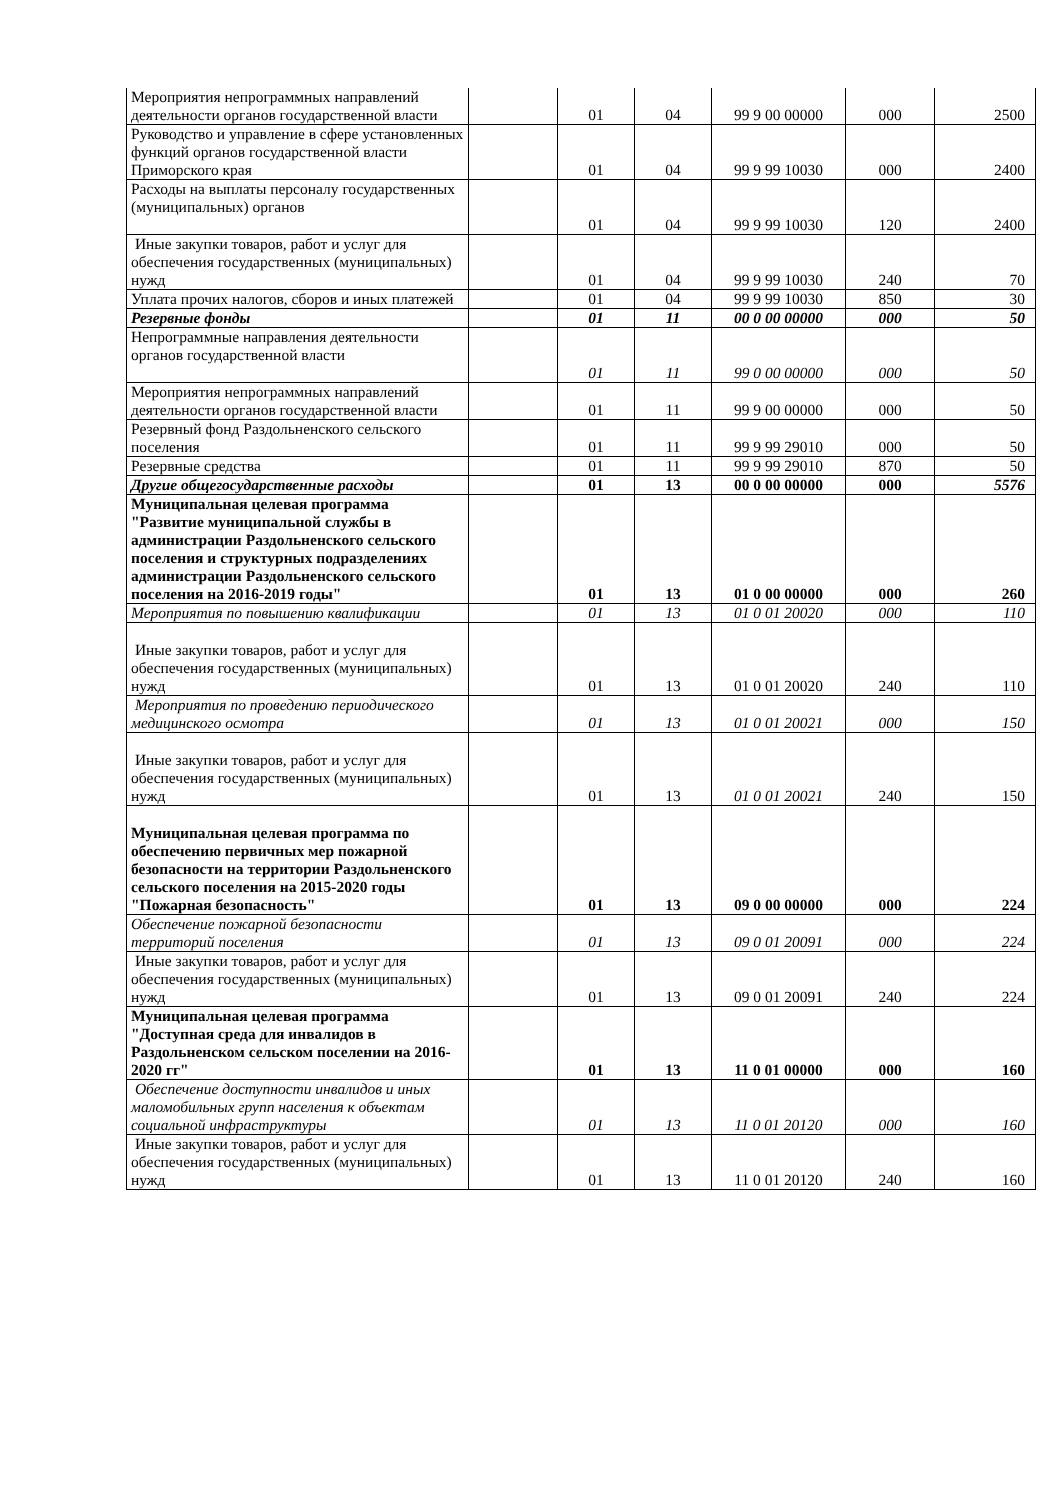| Мероприятия непрограммных направлений деятельности органов государственной власти | | 01 | 04 | 99 9 00 00000 | 000 | 2500 |
| Руководство и управление в сфере установленных функций органов государственной власти Приморского края | | 01 | 04 | 99 9 99 10030 | 000 | 2400 |
| Расходы на выплаты персоналу государственных (муниципальных) органов | | 01 | 04 | 99 9 99 10030 | 120 | 2400 |
| Иные закупки товаров, работ и услуг для обеспечения государственных (муниципальных) нужд | | 01 | 04 | 99 9 99 10030 | 240 | 70 |
| Уплата прочих налогов, сборов и иных платежей | | 01 | 04 | 99 9 99 10030 | 850 | 30 |
| Резервные фонды | | 01 | 11 | 00 0 00 00000 | 000 | 50 |
| Непрограммные направления деятельности органов государственной власти | | 01 | 11 | 99 0 00 00000 | 000 | 50 |
| Мероприятия непрограммных направлений деятельности органов государственной власти | | 01 | 11 | 99 9 00 00000 | 000 | 50 |
| Резервный фонд Раздольненского сельского поселения | | 01 | 11 | 99 9 99 29010 | 000 | 50 |
| Резервные средства | | 01 | 11 | 99 9 99 29010 | 870 | 50 |
| Другие общегосударственные расходы | | 01 | 13 | 00 0 00 00000 | 000 | 5576 |
| Муниципальная целевая программа "Развитие муниципальной службы в администрации Раздольненского сельского поселения и структурных подразделениях администрации Раздольненского сельского поселения на 2016-2019 годы" | | 01 | 13 | 01 0 00 00000 | 000 | 260 |
| Мероприятия по повышению квалификации | | 01 | 13 | 01 0 01 20020 | 000 | 110 |
| Иные закупки товаров, работ и услуг для обеспечения государственных (муниципальных) нужд | | 01 | 13 | 01 0 01 20020 | 240 | 110 |
| Мероприятия по проведению периодического медицинского осмотра | | 01 | 13 | 01 0 01 20021 | 000 | 150 |
| Иные закупки товаров, работ и услуг для обеспечения государственных (муниципальных) нужд | | 01 | 13 | 01 0 01 20021 | 240 | 150 |
| Муниципальная целевая программа по обеспечению первичных мер пожарной безопасности на территории Раздольненского сельского поселения на 2015-2020 годы "Пожарная безопасность" | | 01 | 13 | 09 0 00 00000 | 000 | 224 |
| Обеспечение пожарной безопасности территорий поселения | | 01 | 13 | 09 0 01 20091 | 000 | 224 |
| Иные закупки товаров, работ и услуг для обеспечения государственных (муниципальных) нужд | | 01 | 13 | 09 0 01 20091 | 240 | 224 |
| Муниципальная целевая программа "Доступная среда для инвалидов в Раздольненском сельском поселении на 2016-2020 гг" | | 01 | 13 | 11 0 01 00000 | 000 | 160 |
| Обеспечение доступности инвалидов и иных маломобильных групп населения к объектам социальной инфраструктуры | | 01 | 13 | 11 0 01 20120 | 000 | 160 |
| Иные закупки товаров, работ и услуг для обеспечения государственных (муниципальных) нужд | | 01 | 13 | 11 0 01 20120 | 240 | 160 |